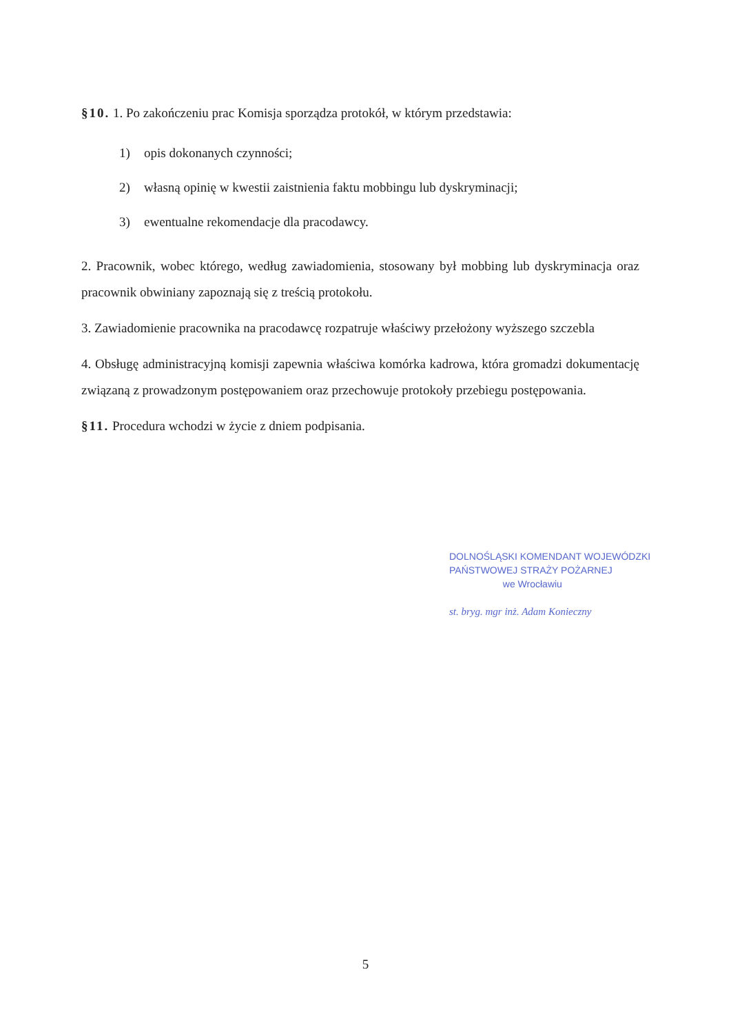§10. 1. Po zakończeniu prac Komisja sporządza protokół, w którym przedstawia:
1) opis dokonanych czynności;
2) własną opinię w kwestii zaistnienia faktu mobbingu lub dyskryminacji;
3) ewentualne rekomendacje dla pracodawcy.
2. Pracownik, wobec którego, według zawiadomienia, stosowany był mobbing lub dyskryminacja oraz pracownik obwiniany zapoznają się z treścią protokołu.
3. Zawiadomienie pracownika na pracodawcę rozpatruje właściwy przełożony wyższego szczebla
4. Obsługę administracyjną komisji zapewnia właściwa komórka kadrowa, która gromadzi dokumentację związaną z prowadzonym postępowaniem oraz przechowuje protokoły przebiegu postępowania.
§11. Procedura wchodzi w życie z dniem podpisania.
DOLNOŚLĄSKI KOMENDANT WOJEWÓDZKI
PAŃSTWOWEJ STRAŻY POŻARNEJ
we Wrocławiu
st. bryg. mgr inż. Adam Konieczny
5